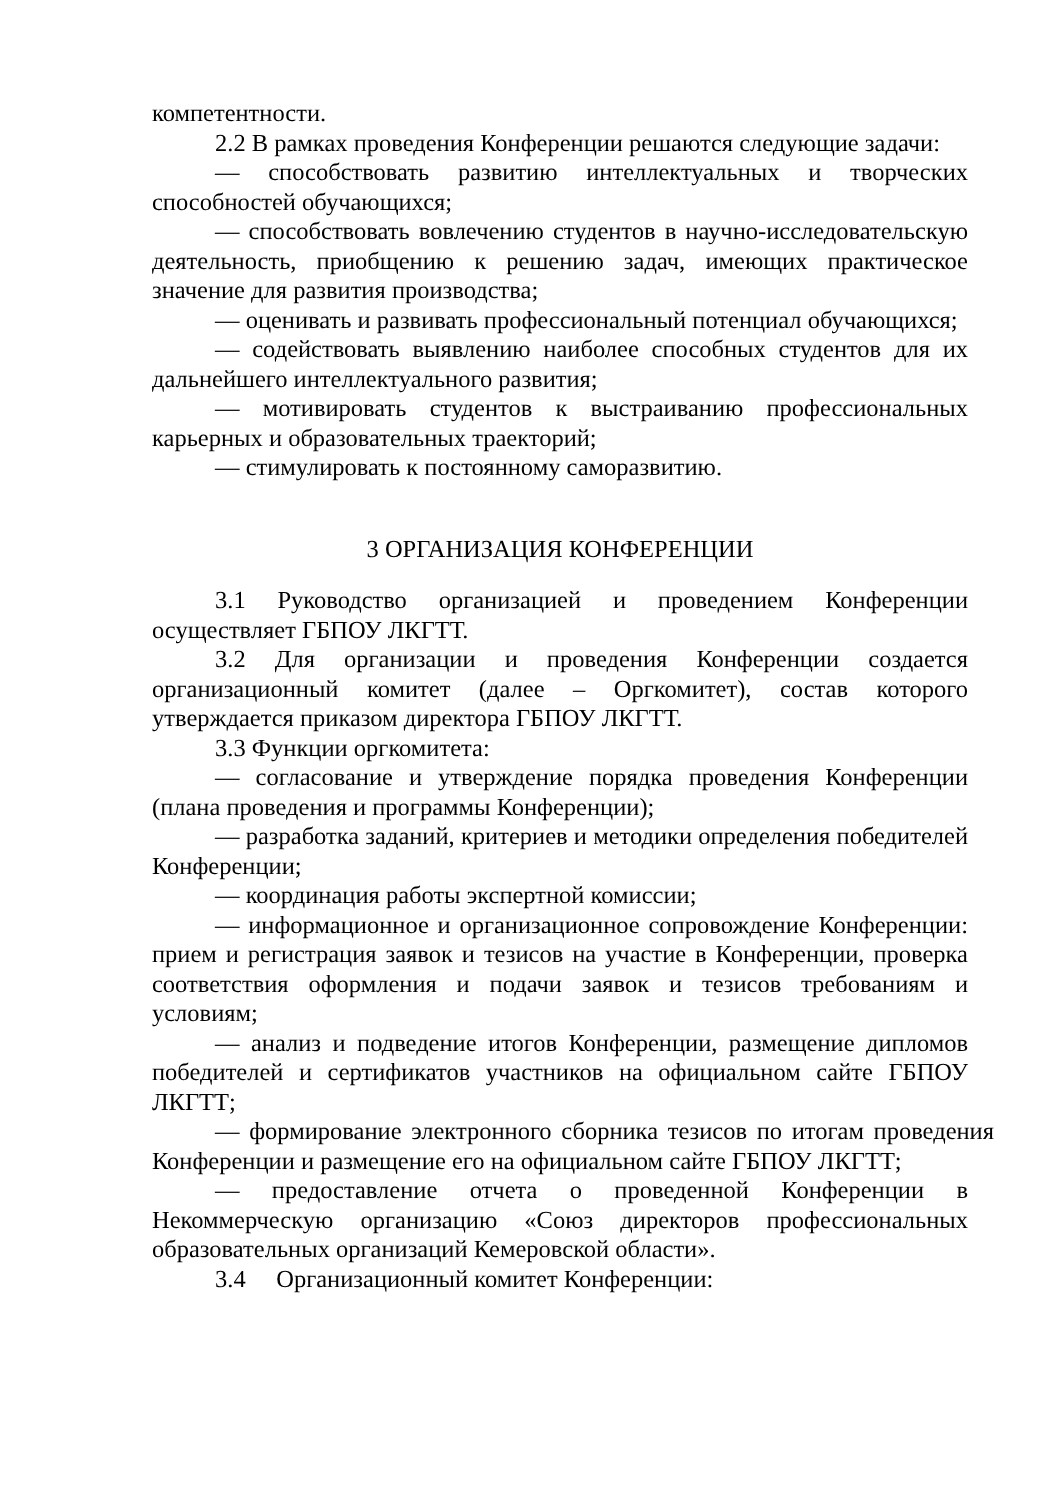компетентности.
2.2 В рамках проведения Конференции решаются следующие задачи:
— способствовать развитию интеллектуальных и творческих способностей обучающихся;
— способствовать вовлечению студентов в научно-исследовательскую деятельность, приобщению к решению задач, имеющих практическое значение для развития производства;
— оценивать и развивать профессиональный потенциал обучающихся;
— содействовать выявлению наиболее способных студентов для их дальнейшего интеллектуального развития;
— мотивировать студентов к выстраиванию профессиональных карьерных и образовательных траекторий;
— стимулировать к постоянному саморазвитию.
3 ОРГАНИЗАЦИЯ КОНФЕРЕНЦИИ
3.1 Руководство организацией и проведением Конференции осуществляет ГБПОУ ЛКГТТ.
3.2 Для организации и проведения Конференции создается организационный комитет (далее – Оргкомитет), состав которого утверждается приказом директора ГБПОУ ЛКГТТ.
3.3 Функции оргкомитета:
— согласование и утверждение порядка проведения Конференции (плана проведения и программы Конференции);
— разработка заданий, критериев и методики определения победителей Конференции;
— координация работы экспертной комиссии;
— информационное и организационное сопровождение Конференции: прием и регистрация заявок и тезисов на участие в Конференции, проверка соответствия оформления и подачи заявок и тезисов требованиям и условиям;
— анализ и подведение итогов Конференции, размещение дипломов победителей и сертификатов участников на официальном сайте ГБПОУ ЛКГТТ;
— формирование электронного сборника тезисов по итогам проведения Конференции и размещение его на официальном сайте ГБПОУ ЛКГТТ;
— предоставление отчета о проведенной Конференции в Некоммерческую организацию «Союз директоров профессиональных образовательных организаций Кемеровской области».
3.4 Организационный комитет Конференции: